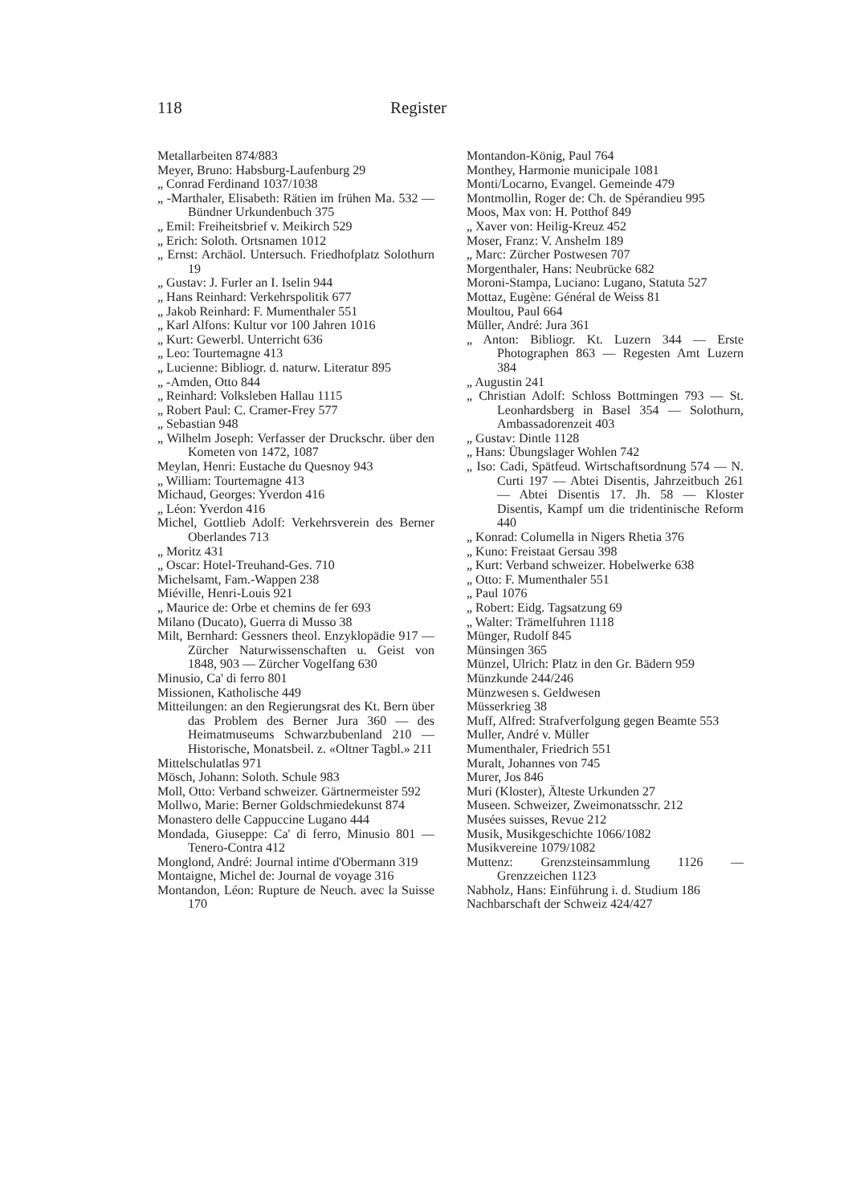118 Register
Metallarbeiten 874/883
Meyer, Bruno: Habsburg-Laufenburg 29
„ Conrad Ferdinand 1037/1038
„ -Marthaler, Elisabeth: Rätien im frühen Ma. 532 — Bündner Urkundenbuch 375
„ Emil: Freiheitsbrief v. Meikirch 529
„ Erich: Soloth. Ortsnamen 1012
„ Ernst: Archäol. Untersuch. Friedhofplatz Solothurn 19
„ Gustav: J. Furler an I. Iselin 944
„ Hans Reinhard: Verkehrspolitik 677
„ Jakob Reinhard: F. Mumenthaler 551
„ Karl Alfons: Kultur vor 100 Jahren 1016
„ Kurt: Gewerbl. Unterricht 636
„ Leo: Tourtemagne 413
„ Lucienne: Bibliogr. d. naturw. Literatur 895
„ -Amden, Otto 844
„ Reinhard: Volksleben Hallau 1115
„ Robert Paul: C. Cramer-Frey 577
„ Sebastian 948
„ Wilhelm Joseph: Verfasser der Druckschr. über den Kometen von 1472, 1087
Meylan, Henri: Eustache du Quesnoy 943
„ William: Tourtemagne 413
Michaud, Georges: Yverdon 416
„ Léon: Yverdon 416
Michel, Gottlieb Adolf: Verkehrsverein des Berner Oberlandes 713
„ Moritz 431
„ Oscar: Hotel-Treuhand-Ges. 710
Michelsamt, Fam.-Wappen 238
Miéville, Henri-Louis 921
„ Maurice de: Orbe et chemins de fer 693
Milano (Ducato), Guerra di Musso 38
Milt, Bernhard: Gessners theol. Enzyklopädie 917 — Zürcher Naturwissenschaften u. Geist von 1848, 903 — Zürcher Vogelfang 630
Minusio, Ca' di ferro 801
Missionen, Katholische 449
Mitteilungen: an den Regierungsrat des Kt. Bern über das Problem des Berner Jura 360 — des Heimatmuseums Schwarzbubenland 210 — Historische, Monatsbeil. z. «Oltner Tagbl.» 211
Mittelschulatlas 971
Mösch, Johann: Soloth. Schule 983
Moll, Otto: Verband schweizer. Gärtnermeister 592
Mollwo, Marie: Berner Goldschmiedekunst 874
Monastero delle Cappuccine Lugano 444
Mondada, Giuseppe: Ca' di ferro, Minusio 801 — Tenero-Contra 412
Monglond, André: Journal intime d'Obermann 319
Montaigne, Michel de: Journal de voyage 316
Montandon, Léon: Rupture de Neuch. avec la Suisse 170
Montandon-König, Paul 764
Monthey, Harmonie municipale 1081
Monti/Locarno, Evangel. Gemeinde 479
Montmollin, Roger de: Ch. de Spérandieu 995
Moos, Max von: H. Potthof 849
„ Xaver von: Heilig-Kreuz 452
Moser, Franz: V. Anshelm 189
„ Marc: Zürcher Postwesen 707
Morgenthaler, Hans: Neubrücke 682
Moroni-Stampa, Luciano: Lugano, Statuta 527
Mottaz, Eugène: Général de Weiss 81
Moultou, Paul 664
Müller, André: Jura 361
„ Anton: Bibliogr. Kt. Luzern 344 — Erste Photographen 863 — Regesten Amt Luzern 384
„ Augustin 241
„ Christian Adolf: Schloss Bottmingen 793 — St. Leonhardsberg in Basel 354 — Solothurn, Ambassadorenzeit 403
„ Gustav: Dintle 1128
„ Hans: Übungslager Wohlen 742
„ Iso: Cadi, Spätfeud. Wirtschaftsordnung 574 — N. Curti 197 — Abtei Disentis, Jahrzeitbuch 261 — Abtei Disentis 17. Jh. 58 — Kloster Disentis, Kampf um die tridentinische Reform 440
„ Konrad: Columella in Nigers Rhetia 376
„ Kuno: Freistaat Gersau 398
„ Kurt: Verband schweizer. Hobelwerke 638
„ Otto: F. Mumenthaler 551
„ Paul 1076
„ Robert: Eidg. Tagsatzung 69
„ Walter: Trämelfuhren 1118
Münger, Rudolf 845
Münsingen 365
Münzel, Ulrich: Platz in den Gr. Bädern 959
Münzkunde 244/246
Münzwesen s. Geldwesen
Müsserkrieg 38
Muff, Alfred: Strafverfolgung gegen Beamte 553
Muller, André v. Müller
Mumenthaler, Friedrich 551
Muralt, Johannes von 745
Murer, Jos 846
Muri (Kloster), Älteste Urkunden 27
Museen. Schweizer, Zweimonatsschr. 212
Musées suisses, Revue 212
Musik, Musikgeschichte 1066/1082
Musikvereine 1079/1082
Muttenz: Grenzsteinsammlung 1126 — Grenzzeichen 1123
Nabholz, Hans: Einführung i. d. Studium 186
Nachbarschaft der Schweiz 424/427